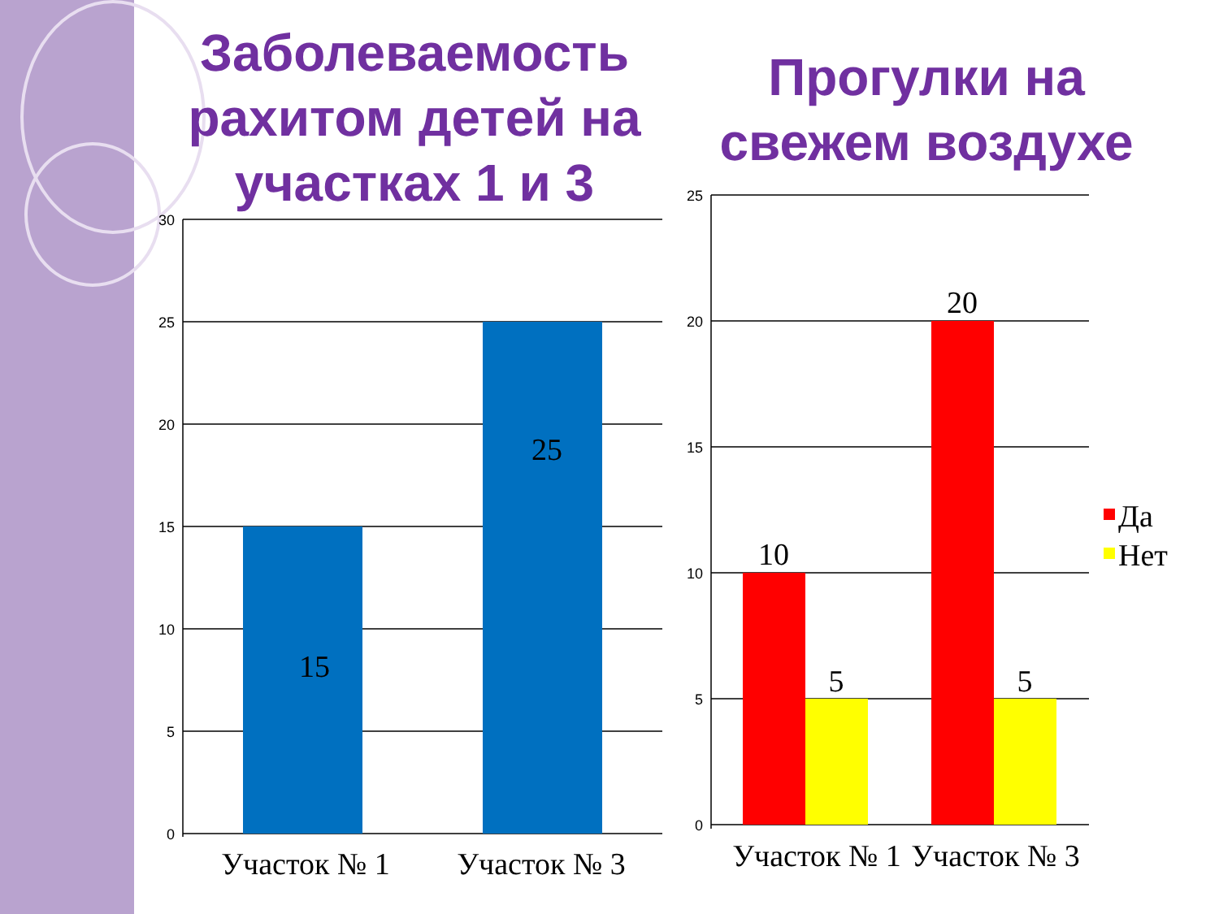Заболеваемость рахитом детей на участках 1 и 3
Прогулки на свежем воздухе
30
25
20
15
10
5
0
25
20
15
10
5
0
15
25
Участок № 1
Участок № 3
10
5
20
5
Участок № 1
Участок № 3
Да
Нет